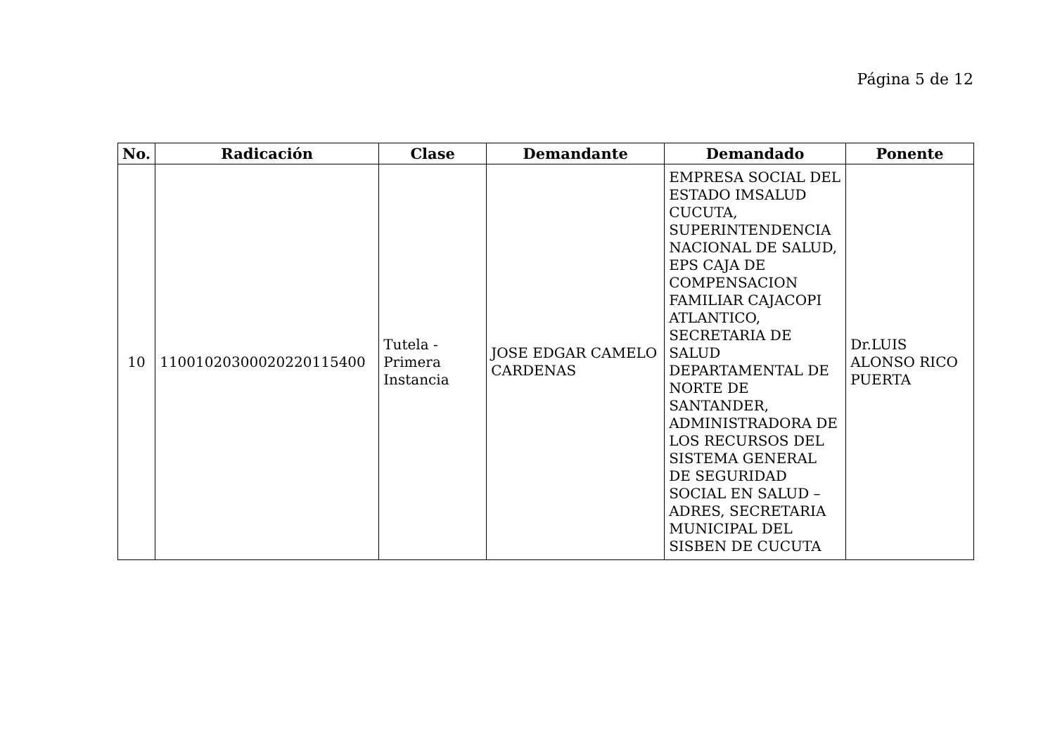Página 5 de 12
| No. | Radicación | Clase | Demandante | Demandado | Ponente |
| --- | --- | --- | --- | --- | --- |
| 10 | 11001020300020220115400 | Tutela - Primera Instancia | JOSE EDGAR CAMELO CARDENAS | EMPRESA SOCIAL DEL ESTADO IMSALUD CUCUTA, SUPERINTENDENCIA NACIONAL DE SALUD, EPS CAJA DE COMPENSACION FAMILIAR CAJACOPI ATLANTICO, SECRETARIA DE SALUD DEPARTAMENTAL DE NORTE DE SANTANDER, ADMINISTRADORA DE LOS RECURSOS DEL SISTEMA GENERAL DE SEGURIDAD SOCIAL EN SALUD – ADRES, SECRETARIA MUNICIPAL DEL SISBEN DE CUCUTA | Dr.LUIS ALONSO RICO PUERTA |